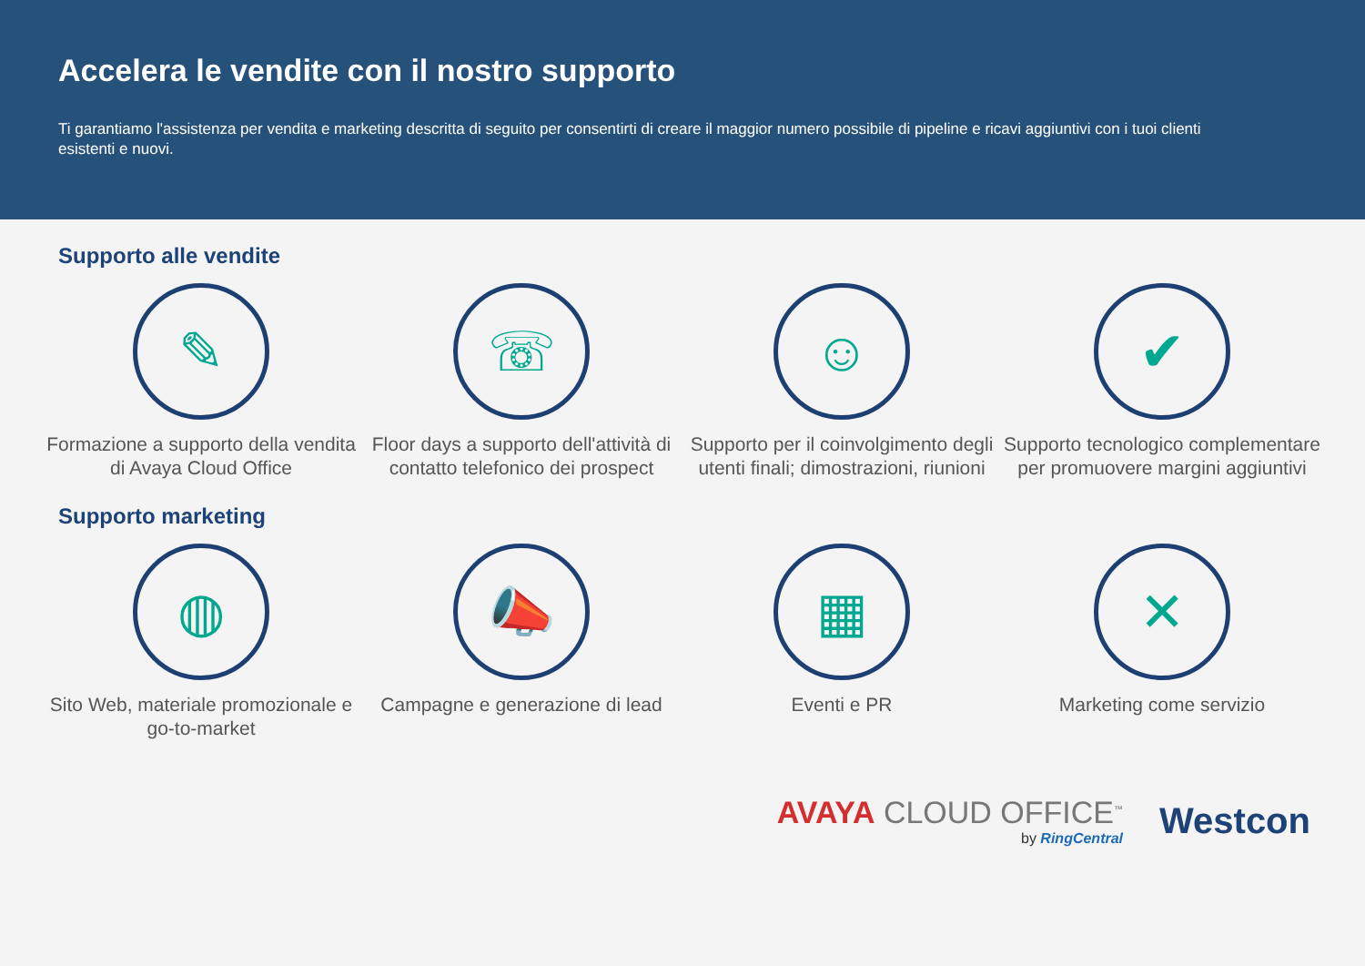Accelera le vendite con il nostro supporto
Ti garantiamo l'assistenza per vendita e marketing descritta di seguito per consentirti di creare il maggior numero possibile di pipeline e ricavi aggiuntivi con i tuoi clienti esistenti e nuovi.
Supporto alle vendite
✎
Formazione a supporto della vendita di Avaya Cloud Office
☏
Floor days a supporto dell'attività di contatto telefonico dei prospect
☺
Supporto per il coinvolgimento degli utenti finali; dimostrazioni, riunioni
✔
Supporto tecnologico complementare per promuovere margini aggiuntivi
Supporto marketing
◍
Sito Web, materiale promozionale e go-to-market
📣
Campagne e generazione di lead
▦
Eventi e PR
✕
Marketing come servizio
AVAYA CLOUD OFFICE<sup>™</sup>
by RingCentral
Westcon